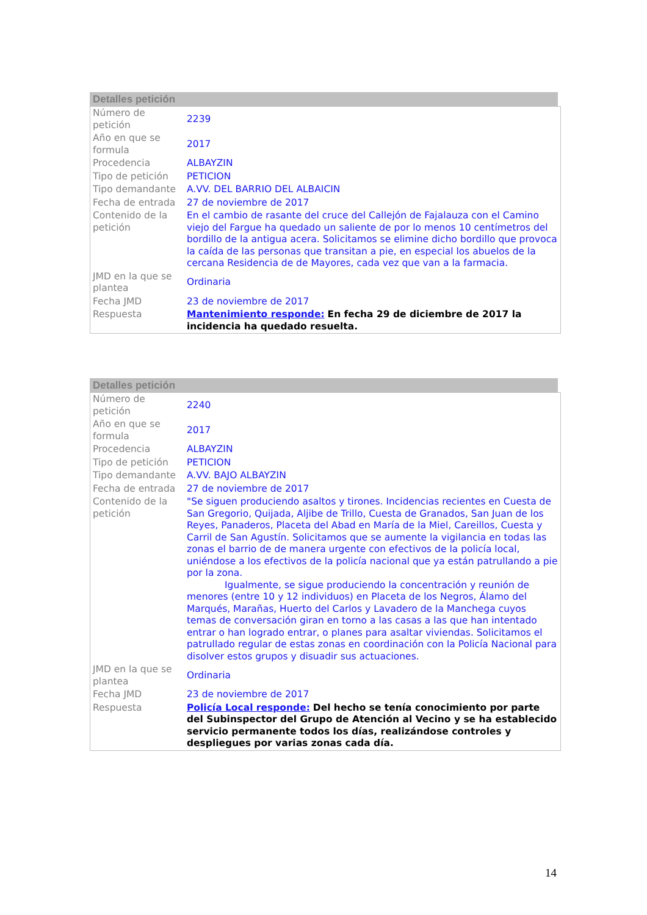Detalles petición
| Número de petición | 2239 |
| Año en que se formula | 2017 |
| Procedencia | ALBAYZIN |
| Tipo de petición | PETICION |
| Tipo demandante | A.VV. DEL BARRIO DEL ALBAICIN |
| Fecha de entrada | 27 de noviembre de 2017 |
| Contenido de la petición | En el cambio de rasante del cruce del Callejón de Fajalauza con el Camino viejo del Fargue ha quedado un saliente de por lo menos 10 centímetros del bordillo de la antigua acera. Solicitamos se elimine dicho bordillo que provoca la caída de las personas que transitan a pie, en especial los abuelos de la cercana Residencia de de Mayores, cada vez que van a la farmacia. |
| JMD en la que se plantea | Ordinaria |
| Fecha JMD | 23 de noviembre de 2017 |
| Respuesta | Mantenimiento responde: En fecha 29 de diciembre de 2017 la incidencia ha quedado resuelta. |
Detalles petición
| Número de petición | 2240 |
| Año en que se formula | 2017 |
| Procedencia | ALBAYZIN |
| Tipo de petición | PETICION |
| Tipo demandante | A.VV. BAJO ALBAYZIN |
| Fecha de entrada | 27 de noviembre de 2017 |
| Contenido de la petición | "Se siguen produciendo asaltos y tirones. Incidencias recientes en Cuesta de San Gregorio, Quijada, Aljibe de Trillo, Cuesta de Granados, San Juan de los Reyes, Panaderos, Placeta del Abad en María de la Miel, Careillos, Cuesta y Carril de San Agustín. Solicitamos que se aumente la vigilancia en todas las zonas el barrio de de manera urgente con efectivos de la policía local, uniéndose a los efectivos de la policía nacional que ya están patrullando a pie por la zona. Igualmente, se sigue produciendo la concentración y reunión de menores (entre 10 y 12 individuos) en Placeta de los Negros, Álamo del Marqués, Marañas, Huerto del Carlos y Lavadero de la Manchega cuyos temas de conversación giran en torno a las casas a las que han intentado entrar o han logrado entrar, o planes para asaltar viviendas. Solicitamos el patrullado regular de estas zonas en coordinación con la Policía Nacional para disolver estos grupos y disuadir sus actuaciones. |
| JMD en la que se plantea | Ordinaria |
| Fecha JMD | 23 de noviembre de 2017 |
| Respuesta | Policía Local responde: Del hecho se tenía conocimiento por parte del Subinspector del Grupo de Atención al Vecino y se ha establecido servicio permanente todos los días, realizándose controles y despliegues por varias zonas cada día. |
14